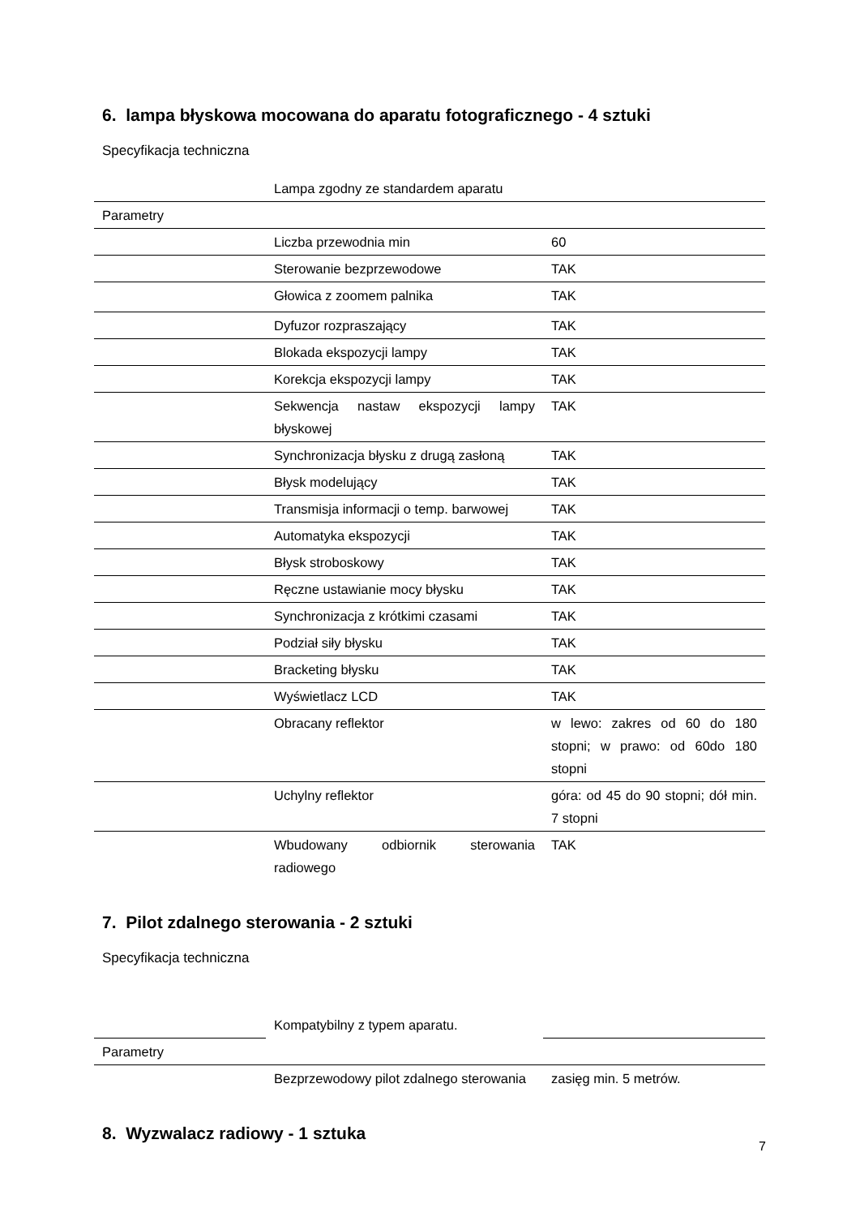6. lampa błyskowa mocowana do aparatu fotograficznego - 4 sztuki
Specyfikacja techniczna
| | Lampa zgodny ze standardem aparatu | |
| Parametry | | |
| | Liczba przewodnia min | 60 |
| | Sterowanie bezprzewodowe | TAK |
| | Głowica z zoomem palnika | TAK |
| | Dyfuzor rozpraszający | TAK |
| | Blokada ekspozycji lampy | TAK |
| | Korekcja ekspozycji lampy | TAK |
| | Sekwencja nastaw ekspozycji lampy błyskowej | TAK |
| | Synchronizacja błysku z drugą zasłoną | TAK |
| | Błysk modelujący | TAK |
| | Transmisja informacji o temp. barwowej | TAK |
| | Automatyka ekspozycji | TAK |
| | Błysk stroboskowy | TAK |
| | Ręczne ustawianie mocy błysku | TAK |
| | Synchronizacja z krótkimi czasami | TAK |
| | Podział siły błysku | TAK |
| | Bracketing błysku | TAK |
| | Wyświetlacz LCD | TAK |
| | Obracany reflektor | w lewo: zakres od 60 do 180 stopni; w prawo: od 60do 180 stopni |
| | Uchylny reflektor | góra: od 45 do 90 stopni; dół min. 7 stopni |
| | Wbudowany odbiornik sterowania radiowego | TAK |
7. Pilot zdalnego sterowania - 2 sztuki
Specyfikacja techniczna
| | Kompatybilny z typem aparatu. | |
| Parametry | | |
| | Bezprzewodowy pilot zdalnego sterowania | zasięg min. 5 metrów. |
8. Wyzwalacz radiowy - 1 sztuka
7